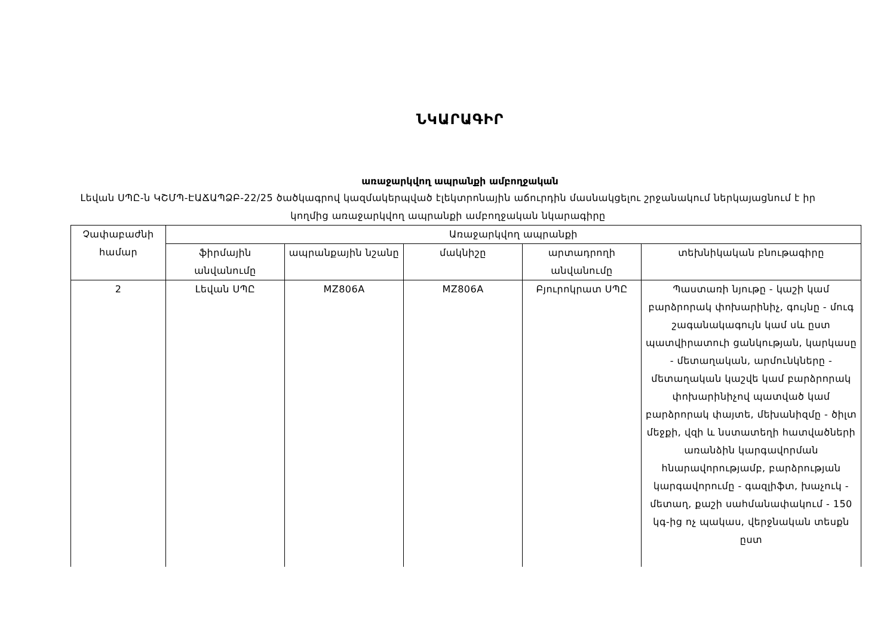ՆԿԱՐԱԳԻՐ
առաջարկվող ապրանքի ամբողջական
Լեվան ՍՊԸ-ն ԿՇՄՊ-ԷԱՃԱՊՁԲ-22/25 ծածկագրով կազմակերպված էլեկտրոնային աճուրդին մասնակցելու շրջանակում ներկայացնում է իր կողմից առաջարկվող ապրանքի ամբողջական նկարագիրը
| Չափաբաժնի համար | Առաջարկվող ապրանքի | | | | |
| --- | --- | --- | --- | --- | --- |
| | ֆիրմային անվանումը | ապրանքային նշանը | մակնիշը | արտադրողի անվանումը | տեխնիկական բնութագիրը |
| 2 | Լեվան ՍՊԸ | MZ806A | MZ806A | Բյուրոկրատ ՍՊԸ | Պաստառի նյութը - կաշի կամ բարձրորակ փոխարինիչ, գույնը - մուգ շագանակագույն կամ սև ըստ պատվիրատուի ցանկության, կարկասը - մետաղական, արմունկները - մետաղական կաշվե կամ բարձրորակ փոխարինիչով պատված կամ բարձրորակ փայտե, մեխանիզմը - ծիլտ մեջքի, վզի և նստատեղի հատվածների առանձին կարգավորման հնարավորությամբ, բարձրության կարգավորումը - գազլիֆտ, խաչուկ - մետաղ, քաշի սահմանափակում - 150 կգ-ից ոչ պակաս, վերջնական տեսքն ըստ |